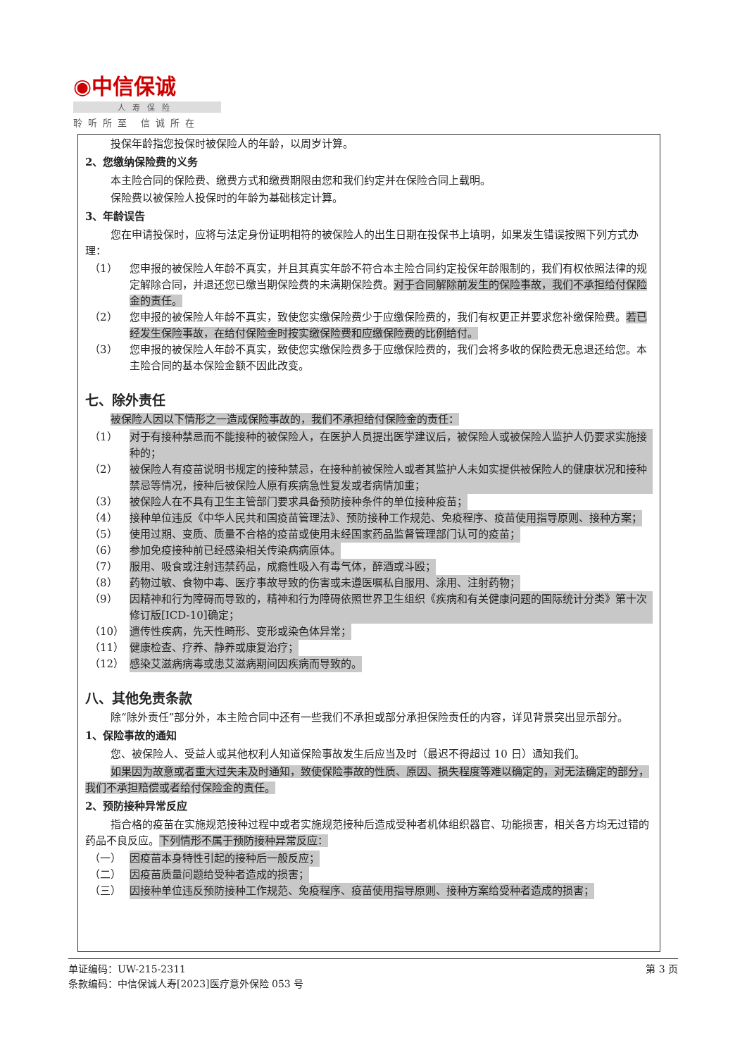◉中信保诚
人寿保险
聆听所至 信诚所在
投保年龄指您投保时被保险人的年龄，以周岁计算。
2、您缴纳保险费的义务
本主险合同的保险费、缴费方式和缴费期限由您和我们约定并在保险合同上载明。
保险费以被保险人投保时的年龄为基础核定计算。
3、年龄误告
您在申请投保时，应将与法定身份证明相符的被保险人的出生日期在投保书上填明，如果发生错误按照下列方式办理：
（1） 您申报的被保险人年龄不真实，并且其真实年龄不符合本主险合同约定投保年龄限制的，我们有权依照法律的规定解除合同，并退还您已缴当期保险费的未满期保险费。对于合同解除前发生的保险事故，我们不承担给付保险金的责任。
（2） 您申报的被保险人年龄不真实，致使您实缴保险费少于应缴保险费的，我们有权更正并要求您补缴保险费。若已经发生保险事故，在给付保险金时按实缴保险费和应缴保险费的比例给付。
（3） 您申报的被保险人年龄不真实，致使您实缴保险费多于应缴保险费的，我们会将多收的保险费无息退还给您。本主险合同的基本保险金额不因此改变。
七、除外责任
被保险人因以下情形之一造成保险事故的，我们不承担给付保险金的责任：
（1） 对于有接种禁忌而不能接种的被保险人，在医护人员提出医学建议后，被保险人或被保险人监护人仍要求实施接种的；
（2） 被保险人有疫苗说明书规定的接种禁忌，在接种前被保险人或者其监护人未如实提供被保险人的健康状况和接种禁忌等情况，接种后被保险人原有疾病急性复发或者病情加重；
（3） 被保险人在不具有卫生主管部门要求具备预防接种条件的单位接种疫苗；
（4） 接种单位违反《中华人民共和国疫苗管理法》、预防接种工作规范、免疫程序、疫苗使用指导原则、接种方案；
（5） 使用过期、变质、质量不合格的疫苗或使用未经国家药品监督管理部门认可的疫苗；
（6） 参加免疫接种前已经感染相关传染病病原体。
（7） 服用、吸食或注射违禁药品，成瘾性吸入有毒气体，醉酒或斗殴；
（8） 药物过敏、食物中毒、医疗事故导致的伤害或未遵医嘱私自服用、涂用、注射药物；
（9） 因精神和行为障碍而导致的，精神和行为障碍依照世界卫生组织《疾病和有关健康问题的国际统计分类》第十次修订版[ICD-10]确定；
（10） 遗传性疾病，先天性畸形、变形或染色体异常；
（11） 健康检查、疗养、静养或康复治疗；
（12） 感染艾滋病病毒或患艾滋病期间因疾病而导致的。
八、其他免责条款
除“除外责任”部分外，本主险合同中还有一些我们不承担或部分承担保险责任的内容，详见背景突出显示部分。
1、保险事故的通知
您、被保险人、受益人或其他权利人知道保险事故发生后应当及时（最迟不得超过 10 日）通知我们。
如果因为故意或者重大过失未及时通知，致使保险事故的性质、原因、损失程度等难以确定的，对无法确定的部分，我们不承担赔偿或者给付保险金的责任。
2、预防接种异常反应
指合格的疫苗在实施规范接种过程中或者实施规范接种后造成受种者机体组织器官、功能损害，相关各方均无过错的药品不良反应。下列情形不属于预防接种异常反应：
（一） 因疫苗本身特性引起的接种后一般反应；
（二） 因疫苗质量问题给受种者造成的损害；
（三） 因接种单位违反预防接种工作规范、免疫程序、疫苗使用指导原则、接种方案给受种者造成的损害；
单证编码：UW-215-2311 第 3 页
条款编码：中信保诚人寿[2023]医疗意外保险 053 号